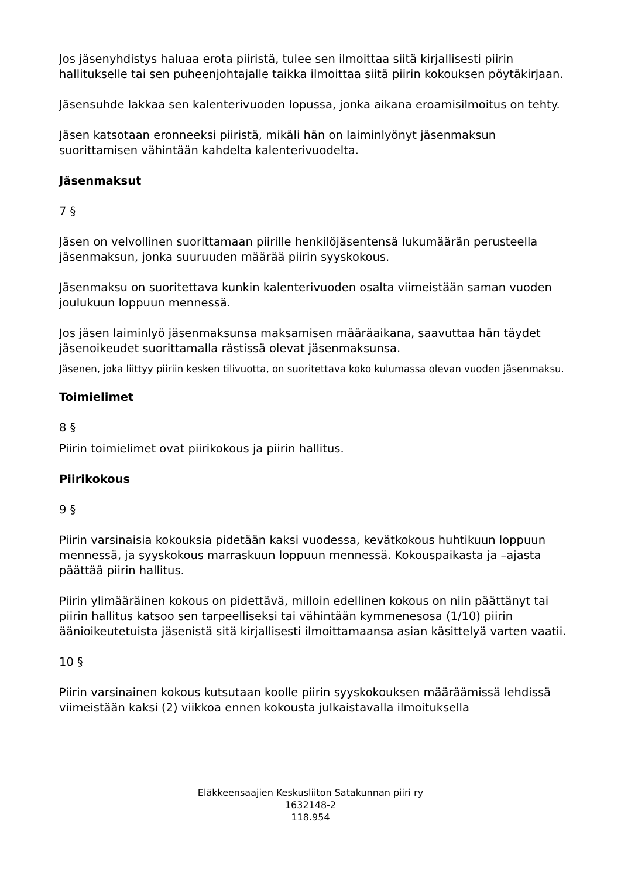Jos jäsenyhdistys haluaa erota piiristä, tulee sen ilmoittaa siitä kirjallisesti piirin hallitukselle tai sen puheenjohtajalle taikka ilmoittaa siitä piirin kokouksen pöytäkirjaan.
Jäsensuhde lakkaa sen kalenterivuoden lopussa, jonka aikana eroamisilmoitus on tehty.
Jäsen katsotaan eronneeksi piiristä, mikäli hän on laiminlyönyt jäsenmaksun suorittamisen vähintään kahdelta kalenterivuodelta.
Jäsenmaksut
7 §
Jäsen on velvollinen suorittamaan piirille henkilöjäsentensä lukumäärän perusteella jäsenmaksun, jonka suuruuden määrää piirin syyskokous.
Jäsenmaksu on suoritettava kunkin kalenterivuoden osalta viimeistään saman vuoden joulukuun loppuun mennessä.
Jos jäsen laiminlyö jäsenmaksunsa maksamisen määräaikana, saavuttaa hän täydet jäsenoikeudet suorittamalla rästissä olevat jäsenmaksunsa.
Jäsenen, joka liittyy piiriin kesken tilivuotta, on suoritettava koko kulumassa olevan vuoden jäsenmaksu.
Toimielimet
8 §
Piirin toimielimet ovat piirikokous ja piirin hallitus.
Piirikokous
9 §
Piirin varsinaisia kokouksia pidetään kaksi vuodessa, kevätkokous huhtikuun loppuun mennessä, ja syyskokous marraskuun loppuun mennessä. Kokouspaikasta ja –ajasta päättää piirin hallitus.
Piirin ylimääräinen kokous on pidettävä, milloin edellinen kokous on niin päättänyt tai piirin hallitus katsoo sen tarpeelliseksi tai vähintään kymmenesosa (1/10) piirin äänioikeutetuista jäsenistä sitä kirjallisesti ilmoittamaansa asian käsittelyä varten vaatii.
10 §
Piirin varsinainen kokous kutsutaan koolle piirin syyskokouksen määräämissä lehdissä viimeistään kaksi (2) viikkoa ennen kokousta julkaistavalla ilmoituksella
Eläkkeensaajien Keskusliiton Satakunnan piiri ry
1632148-2
118.954